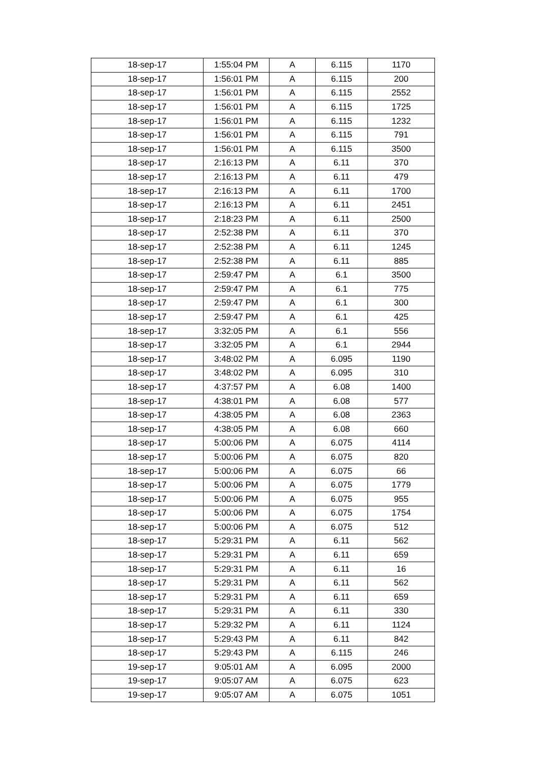| 18-sep-17 | 1:55:04 PM | A | 6.115 | 1170 |
| 18-sep-17 | 1:56:01 PM | A | 6.115 | 200 |
| 18-sep-17 | 1:56:01 PM | A | 6.115 | 2552 |
| 18-sep-17 | 1:56:01 PM | A | 6.115 | 1725 |
| 18-sep-17 | 1:56:01 PM | A | 6.115 | 1232 |
| 18-sep-17 | 1:56:01 PM | A | 6.115 | 791 |
| 18-sep-17 | 1:56:01 PM | A | 6.115 | 3500 |
| 18-sep-17 | 2:16:13 PM | A | 6.11 | 370 |
| 18-sep-17 | 2:16:13 PM | A | 6.11 | 479 |
| 18-sep-17 | 2:16:13 PM | A | 6.11 | 1700 |
| 18-sep-17 | 2:16:13 PM | A | 6.11 | 2451 |
| 18-sep-17 | 2:18:23 PM | A | 6.11 | 2500 |
| 18-sep-17 | 2:52:38 PM | A | 6.11 | 370 |
| 18-sep-17 | 2:52:38 PM | A | 6.11 | 1245 |
| 18-sep-17 | 2:52:38 PM | A | 6.11 | 885 |
| 18-sep-17 | 2:59:47 PM | A | 6.1 | 3500 |
| 18-sep-17 | 2:59:47 PM | A | 6.1 | 775 |
| 18-sep-17 | 2:59:47 PM | A | 6.1 | 300 |
| 18-sep-17 | 2:59:47 PM | A | 6.1 | 425 |
| 18-sep-17 | 3:32:05 PM | A | 6.1 | 556 |
| 18-sep-17 | 3:32:05 PM | A | 6.1 | 2944 |
| 18-sep-17 | 3:48:02 PM | A | 6.095 | 1190 |
| 18-sep-17 | 3:48:02 PM | A | 6.095 | 310 |
| 18-sep-17 | 4:37:57 PM | A | 6.08 | 1400 |
| 18-sep-17 | 4:38:01 PM | A | 6.08 | 577 |
| 18-sep-17 | 4:38:05 PM | A | 6.08 | 2363 |
| 18-sep-17 | 4:38:05 PM | A | 6.08 | 660 |
| 18-sep-17 | 5:00:06 PM | A | 6.075 | 4114 |
| 18-sep-17 | 5:00:06 PM | A | 6.075 | 820 |
| 18-sep-17 | 5:00:06 PM | A | 6.075 | 66 |
| 18-sep-17 | 5:00:06 PM | A | 6.075 | 1779 |
| 18-sep-17 | 5:00:06 PM | A | 6.075 | 955 |
| 18-sep-17 | 5:00:06 PM | A | 6.075 | 1754 |
| 18-sep-17 | 5:00:06 PM | A | 6.075 | 512 |
| 18-sep-17 | 5:29:31 PM | A | 6.11 | 562 |
| 18-sep-17 | 5:29:31 PM | A | 6.11 | 659 |
| 18-sep-17 | 5:29:31 PM | A | 6.11 | 16 |
| 18-sep-17 | 5:29:31 PM | A | 6.11 | 562 |
| 18-sep-17 | 5:29:31 PM | A | 6.11 | 659 |
| 18-sep-17 | 5:29:31 PM | A | 6.11 | 330 |
| 18-sep-17 | 5:29:32 PM | A | 6.11 | 1124 |
| 18-sep-17 | 5:29:43 PM | A | 6.11 | 842 |
| 18-sep-17 | 5:29:43 PM | A | 6.115 | 246 |
| 19-sep-17 | 9:05:01 AM | A | 6.095 | 2000 |
| 19-sep-17 | 9:05:07 AM | A | 6.075 | 623 |
| 19-sep-17 | 9:05:07 AM | A | 6.075 | 1051 |